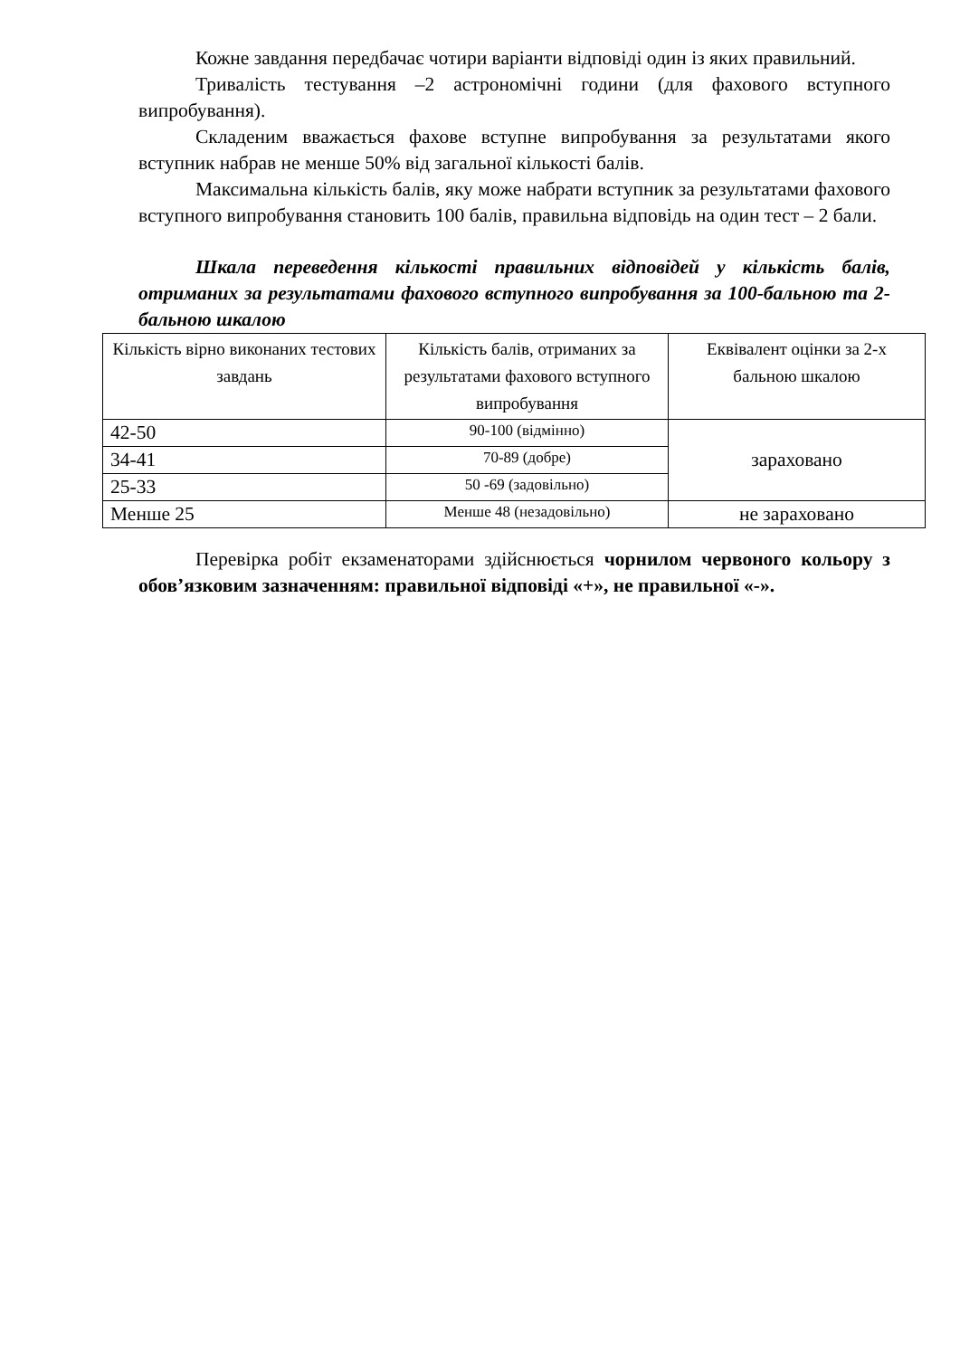Кожне завдання передбачає чотири варіанти відповіді один із яких правильний.
Тривалість тестування –2 астрономічні години (для фахового вступного випробування).
Складеним вважається фахове вступне випробування за результатами якого вступник набрав не менше 50% від загальної кількості балів.
Максимальна кількість балів, яку може набрати вступник за результатами фахового вступного випробування становить 100 балів, правильна відповідь на один тест – 2 бали.
Шкала переведення кількості правильних відповідей у кількість балів, отриманих за результатами фахового вступного випробування за 100-бальною та 2-бальною шкалою
| Кількість вірно виконаних тестових завдань | Кількість балів, отриманих за результатами фахового вступного випробування | Еквівалент оцінки за 2-х бальною шкалою |
| --- | --- | --- |
| 42-50 | 90-100 (відмінно) | зараховано |
| 34-41 | 70-89 (добре) | |
| 25-33 | 50 -69 (задовільно) | |
| Менше 25 | Менше 48 (незадовільно) | не зараховано |
Перевірка робіт екзаменаторами здійснюється чорнилом червоного кольору з обов’язковим зазначенням: правильної відповіді «+», не правильної «-».